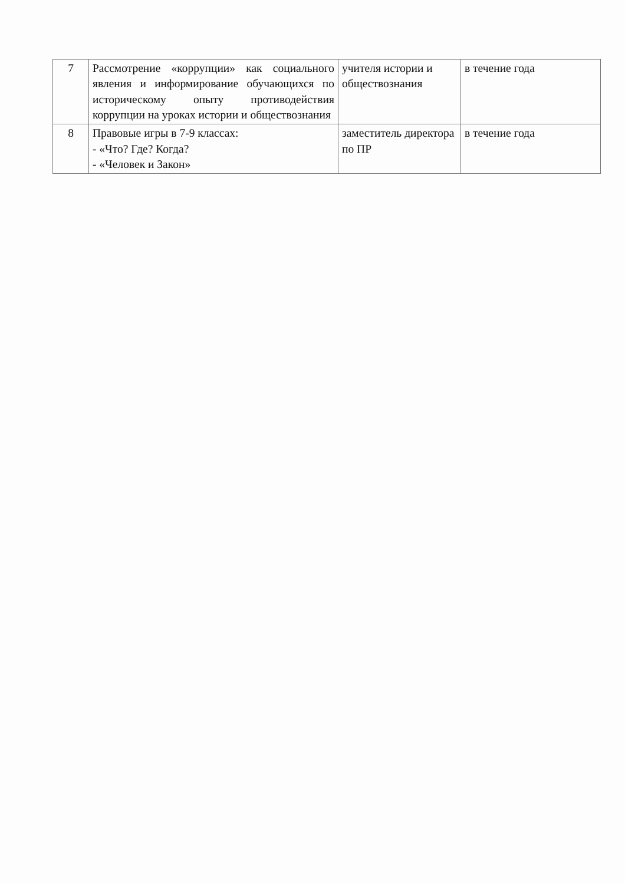| 7 | Рассмотрение «коррупции» как социального явления и информирование обучающихся по историческому опыту противодействия коррупции на уроках истории и обществознания | учителя истории и обществознания | в течение года |
| 8 | Правовые игры в 7-9 классах: - «Что? Где? Когда? - «Человек и Закон» | заместитель директора по ПР | в течение года |